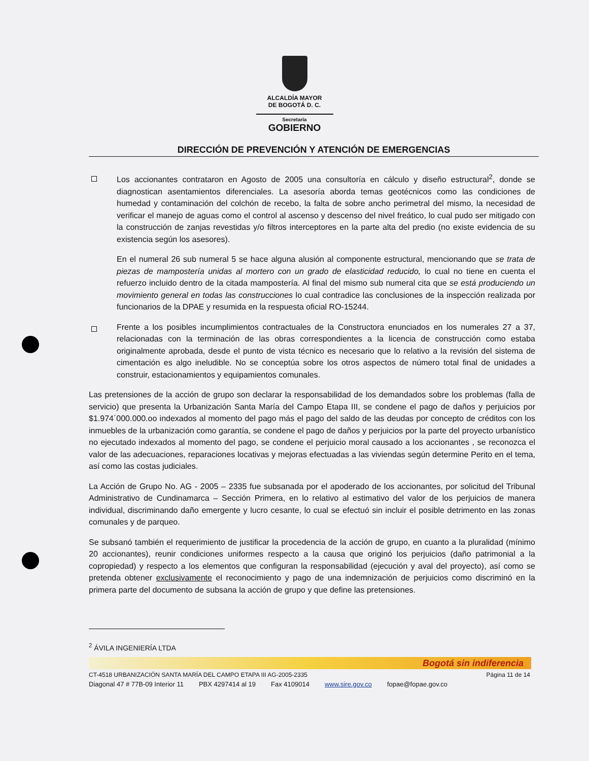ALCALDÍA MAYOR
DE BOGOTÁ D. C.
Secretaría
GOBIERNO
DIRECCIÓN DE PREVENCIÓN Y ATENCIÓN DE EMERGENCIAS
Los accionantes contrataron en Agosto de 2005 una consultoría en cálculo y diseño estructural<sup>2</sup>, donde se diagnostican asentamientos diferenciales. La asesoría aborda temas geotécnicos como las condiciones de humedad y contaminación del colchón de recebo, la falta de sobre ancho perimetral del mismo, la necesidad de verificar el manejo de aguas como el control al ascenso y descenso del nivel freático, lo cual pudo ser mitigado con la construcción de zanjas revestidas y/o filtros interceptores en la parte alta del predio (no existe evidencia de su existencia según los asesores).
En el numeral 26 sub numeral 5 se hace alguna alusión al componente estructural, mencionando que se trata de piezas de mampostería unidas al mortero con un grado de elasticidad reducido, lo cual no tiene en cuenta el refuerzo incluido dentro de la citada mampostería. Al final del mismo sub numeral cita que se está produciendo un movimiento general en todas las construcciones lo cual contradice las conclusiones de la inspección realizada por funcionarios de la DPAE y resumida en la respuesta oficial RO-15244.
Frente a los posibles incumplimientos contractuales de la Constructora enunciados en los numerales 27 a 37, relacionadas con la terminación de las obras correspondientes a la licencia de construcción como estaba originalmente aprobada, desde el punto de vista técnico es necesario que lo relativo a la revisión del sistema de cimentación es algo ineludible. No se conceptúa sobre los otros aspectos de número total final de unidades a construir, estacionamientos y equipamientos comunales.
Las pretensiones de la acción de grupo son declarar la responsabilidad de los demandados sobre los problemas (falla de servicio) que presenta la Urbanización Santa María del Campo Etapa III, se condene el pago de daños y perjuicios por $1.974´000.000.oo indexados al momento del pago más el pago del saldo de las deudas por concepto de créditos con los inmuebles de la urbanización como garantía, se condene el pago de daños y perjuicios por la parte del proyecto urbanístico no ejecutado indexados al momento del pago, se condene el perjuicio moral causado a los accionantes , se reconozca el valor de las adecuaciones, reparaciones locativas y mejoras efectuadas a las viviendas según determine Perito en el tema, así como las costas judiciales.
La Acción de Grupo No. AG - 2005 – 2335 fue subsanada por el apoderado de los accionantes, por solicitud del Tribunal Administrativo de Cundinamarca – Sección Primera, en lo relativo al estimativo del valor de los perjuicios de manera individual, discriminando daño emergente y lucro cesante, lo cual se efectuó sin incluir el posible detrimento en las zonas comunales y de parqueo.
Se subsanó también el requerimiento de justificar la procedencia de la acción de grupo, en cuanto a la pluralidad (mínimo 20 accionantes), reunir condiciones uniformes respecto a la causa que originó los perjuicios (daño patrimonial a la copropiedad) y respecto a los elementos que configuran la responsabilidad (ejecución y aval del proyecto), así como se pretenda obtener exclusivamente el reconocimiento y pago de una indemnización de perjuicios como discriminó en la primera parte del documento de subsana la acción de grupo y que define las pretensiones.
<sup>2</sup> ÁVILA INGENIERÍA LTDA
Bogotá sin indiferencia
CT-4518 URBANIZACIÓN SANTA MARÍA DEL CAMPO ETAPA III AG-2005-2335 Página 11 de 14
Diagonal 47 # 77B-09 Interior 11 PBX 4297414 al 19 Fax 4109014 www.sire.gov.co fopae@fopae.gov.co